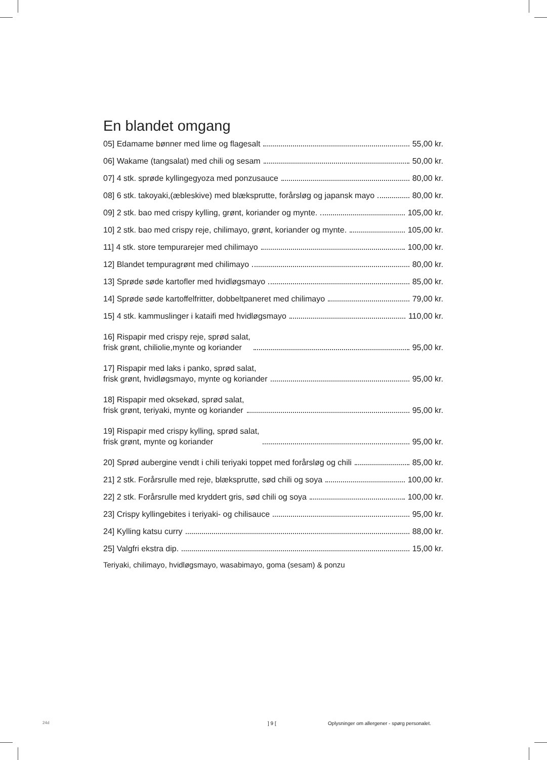En blandet omgang
05] Edamame bønner med lime og flagesalt 55,00 kr.
06] Wakame (tangsalat) med chili og sesam 50,00 kr.
07] 4 stk. sprøde kyllingegyoza med ponzusauce 80,00 kr.
08] 6 stk. takoyaki,(æbleskive) med blæksprutte, forårsløg og japansk mayo 80,00 kr.
09] 2 stk. bao med crispy kylling, grønt, koriander og mynte. 105,00 kr.
10] 2 stk. bao med crispy reje, chilimayo, grønt, koriander og mynte. 105,00 kr.
11] 4 stk. store tempurarejer med chilimayo 100,00 kr.
12] Blandet tempuragrønt med chilimayo 80,00 kr.
13] Sprøde søde kartofler med hvidløgsmayo 85,00 kr.
14] Sprøde søde kartoffelfritter, dobbeltpaneret med chilimayo 79,00 kr.
15] 4 stk. kammuslinger i kataifi med hvidløgsmayo 110,00 kr.
16] Rispapir med crispy reje, sprød salat, frisk grønt, chiliolie,mynte og koriander 95,00 kr.
17] Rispapir med laks i panko, sprød salat, frisk grønt, hvidløgsmayo, mynte og koriander 95,00 kr.
18] Rispapir med oksekød, sprød salat, frisk grønt, teriyaki, mynte og koriander 95,00 kr.
19] Rispapir med crispy kylling, sprød salat, frisk grønt, mynte og koriander 95,00 kr.
20] Sprød aubergine vendt i chili teriyaki toppet med forårsløg og chili 85,00 kr.
21] 2 stk. Forårsrulle med reje, blæksprutte, sød chili og soya 100,00 kr.
22] 2 stk. Forårsrulle med kryddert gris, sød chili og soya 100,00 kr.
23] Crispy kyllingebites i teriyaki- og chilisauce 95,00 kr.
24] Kylling katsu curry 88,00 kr.
25] Valgfri ekstra dip. 15,00 kr.
Teriyaki, chilimayo, hvidløgsmayo, wasabimayo, goma (sesam) & ponzu
24d ] 9 [
Oplysninger om allergener - spørg personalet.